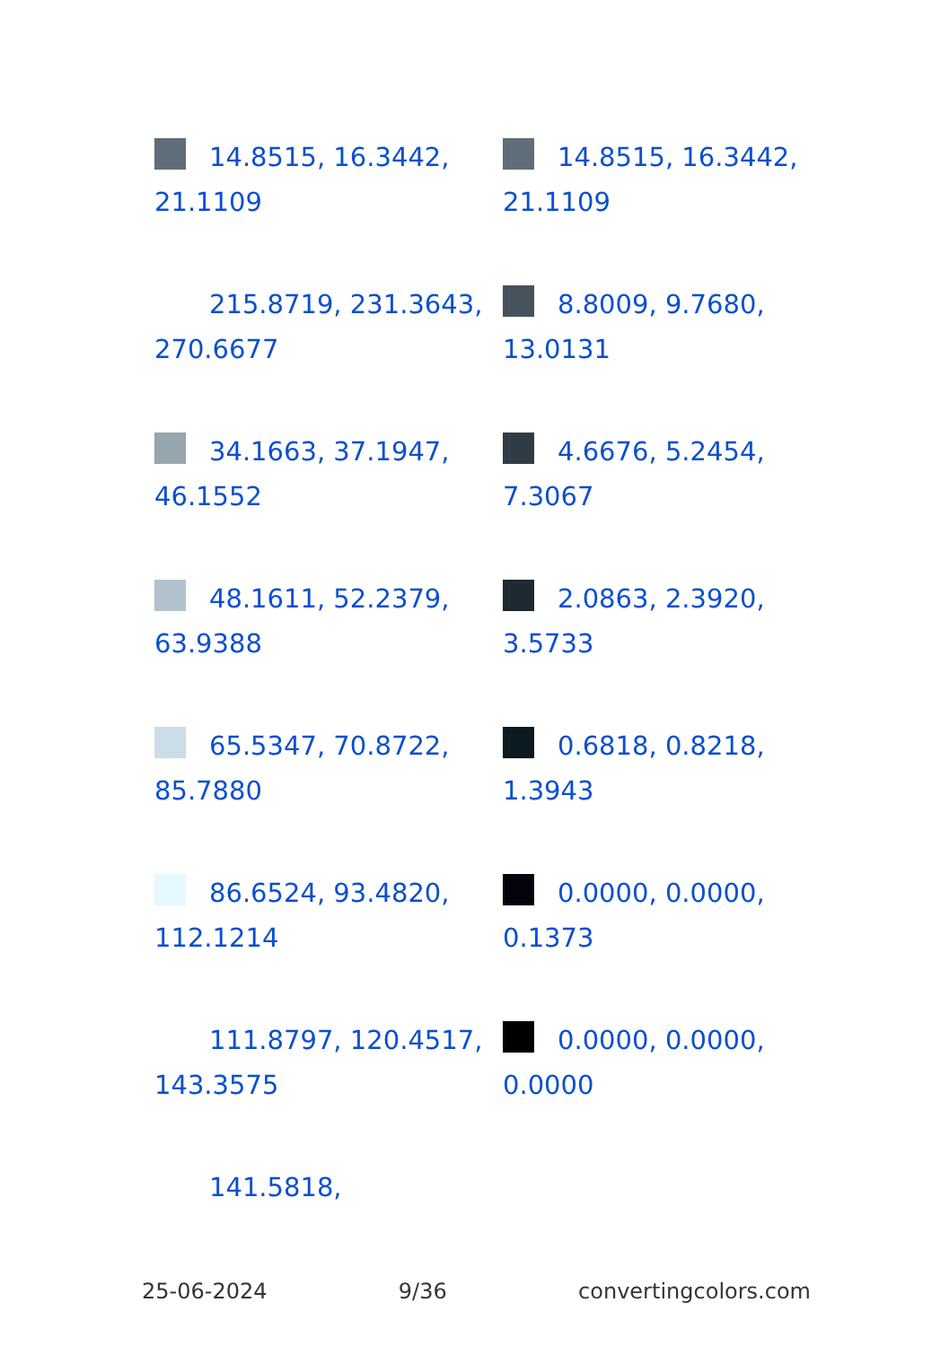14.8515, 16.3442, 21.1109
14.8515, 16.3442, 21.1109
215.8719, 231.3643, 270.6677
8.8009, 9.7680, 13.0131
34.1663, 37.1947, 46.1552
4.6676, 5.2454, 7.3067
48.1611, 52.2379, 63.9388
2.0863, 2.3920, 3.5733
65.5347, 70.8722, 85.7880
0.6818, 0.8218, 1.3943
86.6524, 93.4820, 112.1214
0.0000, 0.0000, 0.1373
111.8797, 120.4517, 143.3575
0.0000, 0.0000, 0.0000
141.5818,
25-06-2024 9/36 convertingcolors.com